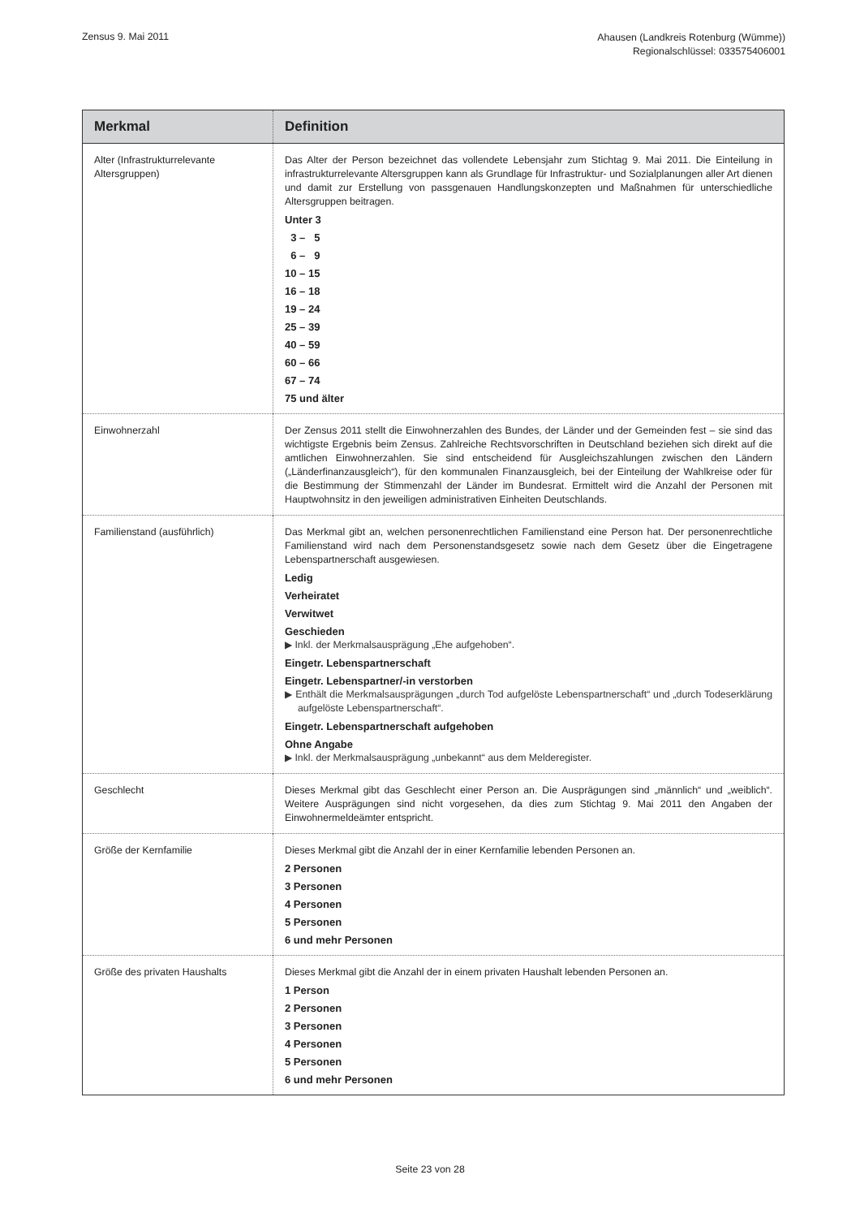Zensus 9. Mai 2011
Ahausen (Landkreis Rotenburg (Wümme))
Regionalschlüssel: 033575406001
| Merkmal | Definition |
| --- | --- |
| Alter (Infrastrukturrelevante Altersgruppen) | Das Alter der Person bezeichnet das vollendete Lebensjahr zum Stichtag 9. Mai 2011. Die Einteilung in infrastrukturrelevante Altersgruppen kann als Grundlage für Infrastruktur- und Sozialplanungen aller Art dienen und damit zur Erstellung von passgenauen Handlungskonzepten und Maßnahmen für unterschiedliche Altersgruppen beitragen. Unter 3 3 – 5 6 – 9 10 – 15 16 – 18 19 – 24 25 – 39 40 – 59 60 – 66 67 – 74 75 und älter |
| Einwohnerzahl | Der Zensus 2011 stellt die Einwohnerzahlen des Bundes, der Länder und der Gemeinden fest – sie sind das wichtigste Ergebnis beim Zensus. Zahlreiche Rechtsvorschriften in Deutschland beziehen sich direkt auf die amtlichen Einwohnerzahlen. Sie sind entscheidend für Ausgleichszahlungen zwischen den Ländern („Länderfinanzausgleich“), für den kommunalen Finanzausgleich, bei der Einteilung der Wahlkreise oder für die Bestimmung der Stimmenzahl der Länder im Bundesrat. Ermittelt wird die Anzahl der Personen mit Hauptwohnsitz in den jeweiligen administrativen Einheiten Deutschlands. |
| Familienstand (ausführlich) | Das Merkmal gibt an, welchen personenrechtlichen Familienstand eine Person hat. Der personenrechtliche Familienstand wird nach dem Personenstandsgesetz sowie nach dem Gesetz über die Eingetragene Lebenspartnerschaft ausgewiesen. Ledig Verheiratet Verwitwet Geschieden ▶ Inkl. der Merkmalsausprägung „Ehe aufgehoben“. Eingetr. Lebenspartnerschaft Eingetr. Lebenspartner/-in verstorben ▶ Enthält die Merkmalsausprägungen „durch Tod aufgelöste Lebenspartnerschaft“ und „durch Todeserklärung aufgelöste Lebenspartnerschaft“. Eingetr. Lebenspartnerschaft aufgehoben Ohne Angabe ▶ Inkl. der Merkmalsausprägung „unbekannt“ aus dem Melderegister. |
| Geschlecht | Dieses Merkmal gibt das Geschlecht einer Person an. Die Ausprägungen sind „männlich“ und „weiblich“. Weitere Ausprägungen sind nicht vorgesehen, da dies zum Stichtag 9. Mai 2011 den Angaben der Einwohnermeldeämter entspricht. |
| Größe der Kernfamilie | Dieses Merkmal gibt die Anzahl der in einer Kernfamilie lebenden Personen an. 2 Personen 3 Personen 4 Personen 5 Personen 6 und mehr Personen |
| Größe des privaten Haushalts | Dieses Merkmal gibt die Anzahl der in einem privaten Haushalt lebenden Personen an. 1 Person 2 Personen 3 Personen 4 Personen 5 Personen 6 und mehr Personen |
Seite 23 von 28